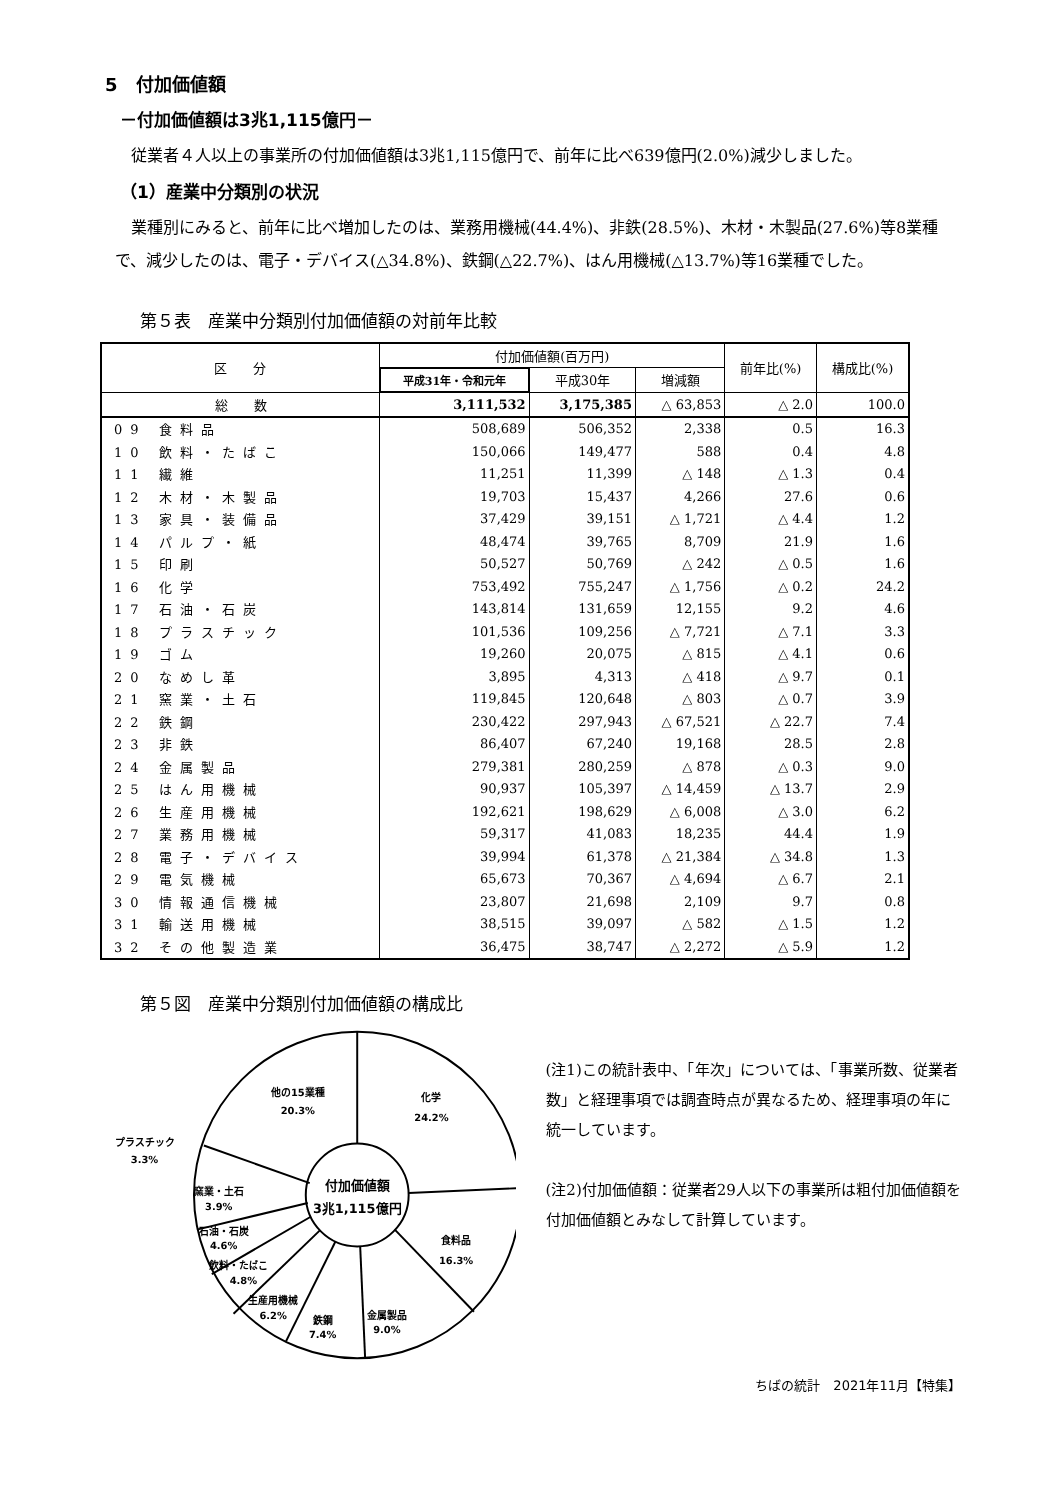5　付加価値額
－付加価値額は3兆1,115億円－
　従業者４人以上の事業所の付加価値額は3兆1,115億円で、前年に比べ639億円(2.0%)減少しました。
（1）産業中分類別の状況
　業種別にみると、前年に比べ増加したのは、業務用機械(44.4%)、非鉄(28.5%)、木材・木製品(27.6%)等8業種で、減少したのは、電子・デバイス(△34.8%)、鉄鋼(△22.7%)、はん用機械(△13.7%)等16業種でした。
第５表　産業中分類別付加価値額の対前年比較
| 区 分 | 付加価値額(百万円) | | | 前年比(%) | 構成比(%) |
| --- | --- | --- | --- | --- | --- |
| | 平成31年・令和元年 | 平成30年 | 増減額 | | |
| 総 数 | 3,111,532 | 3,175,385 | △ 63,853 | △ 2.0 | 100.0 |
| 09 食料品 | 508,689 | 506,352 | 2,338 | 0.5 | 16.3 |
| 10 飲料・たばこ | 150,066 | 149,477 | 588 | 0.4 | 4.8 |
| 11 繊維 | 11,251 | 11,399 | △ 148 | △ 1.3 | 0.4 |
| 12 木材・木製品 | 19,703 | 15,437 | 4,266 | 27.6 | 0.6 |
| 13 家具・装備品 | 37,429 | 39,151 | △ 1,721 | △ 4.4 | 1.2 |
| 14 パルプ・紙 | 48,474 | 39,765 | 8,709 | 21.9 | 1.6 |
| 15 印刷 | 50,527 | 50,769 | △ 242 | △ 0.5 | 1.6 |
| 16 化学 | 753,492 | 755,247 | △ 1,756 | △ 0.2 | 24.2 |
| 17 石油・石炭 | 143,814 | 131,659 | 12,155 | 9.2 | 4.6 |
| 18 プラスチック | 101,536 | 109,256 | △ 7,721 | △ 7.1 | 3.3 |
| 19 ゴム | 19,260 | 20,075 | △ 815 | △ 4.1 | 0.6 |
| 20 なめし革 | 3,895 | 4,313 | △ 418 | △ 9.7 | 0.1 |
| 21 窯業・土石 | 119,845 | 120,648 | △ 803 | △ 0.7 | 3.9 |
| 22 鉄鋼 | 230,422 | 297,943 | △ 67,521 | △ 22.7 | 7.4 |
| 23 非鉄 | 86,407 | 67,240 | 19,168 | 28.5 | 2.8 |
| 24 金属製品 | 279,381 | 280,259 | △ 878 | △ 0.3 | 9.0 |
| 25 はん用機械 | 90,937 | 105,397 | △ 14,459 | △ 13.7 | 2.9 |
| 26 生産用機械 | 192,621 | 198,629 | △ 6,008 | △ 3.0 | 6.2 |
| 27 業務用機械 | 59,317 | 41,083 | 18,235 | 44.4 | 1.9 |
| 28 電子・デバイス | 39,994 | 61,378 | △ 21,384 | △ 34.8 | 1.3 |
| 29 電気機械 | 65,673 | 70,367 | △ 4,694 | △ 6.7 | 2.1 |
| 30 情報通信機械 | 23,807 | 21,698 | 2,109 | 9.7 | 0.8 |
| 31 輸送用機械 | 38,515 | 39,097 | △ 582 | △ 1.5 | 1.2 |
| 32 その他製造業 | 36,475 | 38,747 | △ 2,272 | △ 5.9 | 1.2 |
第５図　産業中分類別付加価値額の構成比
他の15業種
20.3%
化学
24.2%
付加価値額
3兆1,115億円
食料品
16.3%
金属製品
9.0%
鉄鋼
7.4%
生産用機械
6.2%
飲料・たばこ
4.8%
石油・石炭
4.6%
窯業・土石
3.9%
プラスチック
3.3%
(注1)この統計表中、「年次」については、「事業所数、従業者数」と経理事項では調査時点が異なるため、経理事項の年に統一しています。
(注2)付加価値額：従業者29人以下の事業所は粗付加価値額を付加価値額とみなして計算しています。
ちばの統計　2021年11月【特集】